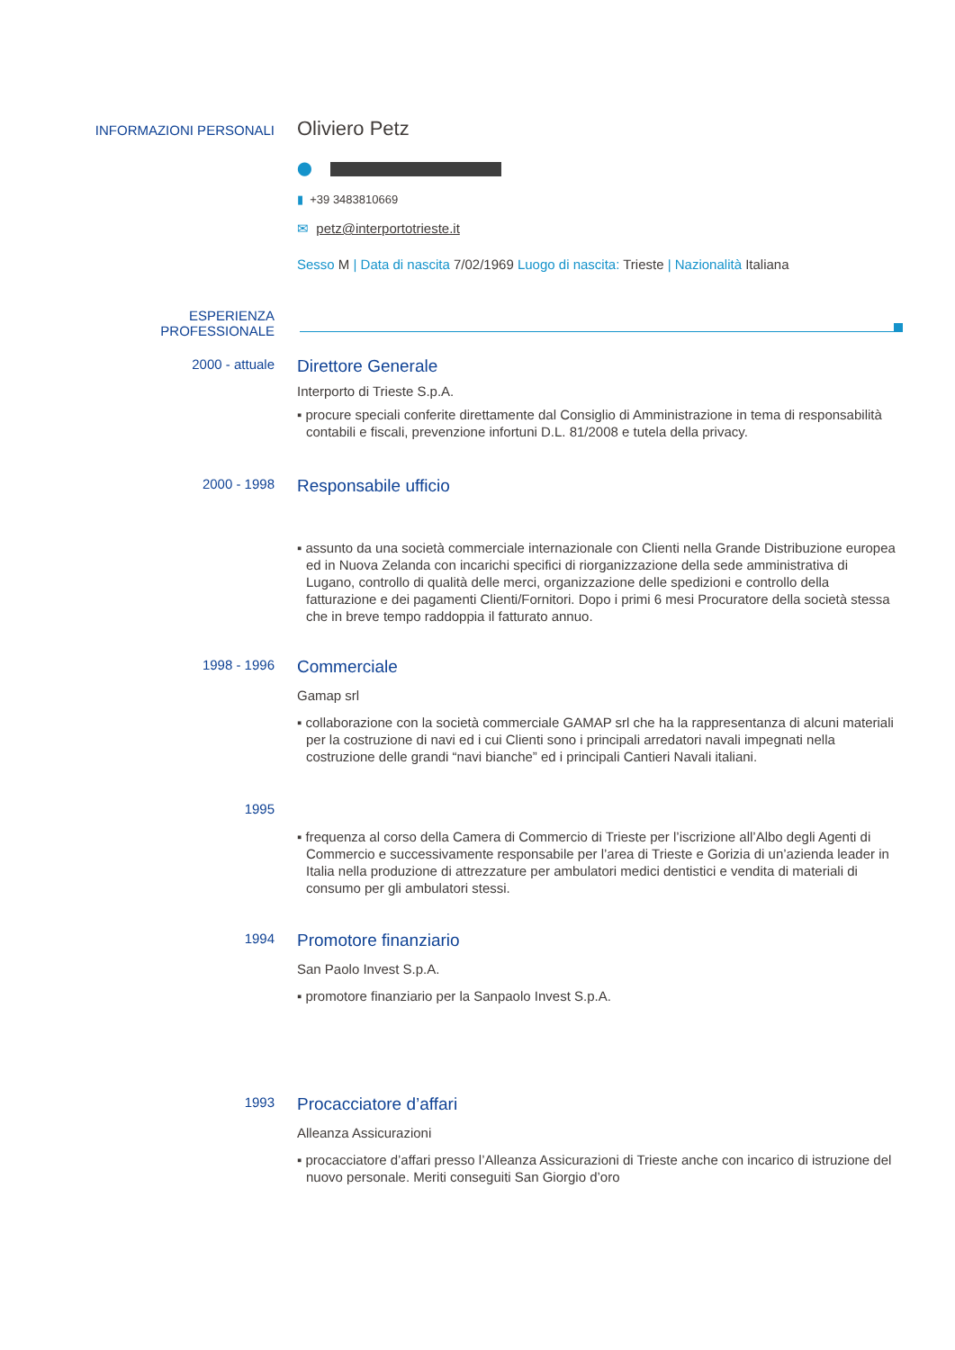INFORMAZIONI PERSONALI
Oliviero Petz
⬤
▮ +39 3483810669
✉ petz@interportotrieste.it
Sesso M | Data di nascita 7/02/1969 Luogo di nascita: Trieste | Nazionalità Italiana
ESPERIENZA
PROFESSIONALE
2000 - attuale
Direttore Generale
Interporto di Trieste S.p.A.
▪ procure speciali conferite direttamente dal Consiglio di Amministrazione in tema di responsabilità contabili e fiscali, prevenzione infortuni D.L. 81/2008 e tutela della privacy.
2000 - 1998
Responsabile ufficio
▪ assunto da una società commerciale internazionale con Clienti nella Grande Distribuzione europea ed in Nuova Zelanda con incarichi specifici di riorganizzazione della sede amministrativa di Lugano, controllo di qualità delle merci, organizzazione delle spedizioni e controllo della fatturazione e dei pagamenti Clienti/Fornitori. Dopo i primi 6 mesi Procuratore della società stessa che in breve tempo raddoppia il fatturato annuo.
1998 - 1996
Commerciale
Gamap srl
▪ collaborazione con la società commerciale GAMAP srl che ha la rappresentanza di alcuni materiali per la costruzione di navi ed i cui Clienti sono i principali arredatori navali impegnati nella costruzione delle grandi “navi bianche” ed i principali Cantieri Navali italiani.
1995
▪ frequenza al corso della Camera di Commercio di Trieste per l’iscrizione all’Albo degli Agenti di Commercio e successivamente responsabile per l’area di Trieste e Gorizia di un’azienda leader in Italia nella produzione di attrezzature per ambulatori medici dentistici e vendita di materiali di consumo per gli ambulatori stessi.
1994
Promotore finanziario
San Paolo Invest S.p.A.
▪ promotore finanziario per la Sanpaolo Invest S.p.A.
1993
Procacciatore d’affari
Alleanza Assicurazioni
▪ procacciatore d’affari presso l’Alleanza Assicurazioni di Trieste anche con incarico di istruzione del nuovo personale. Meriti conseguiti San Giorgio d’oro